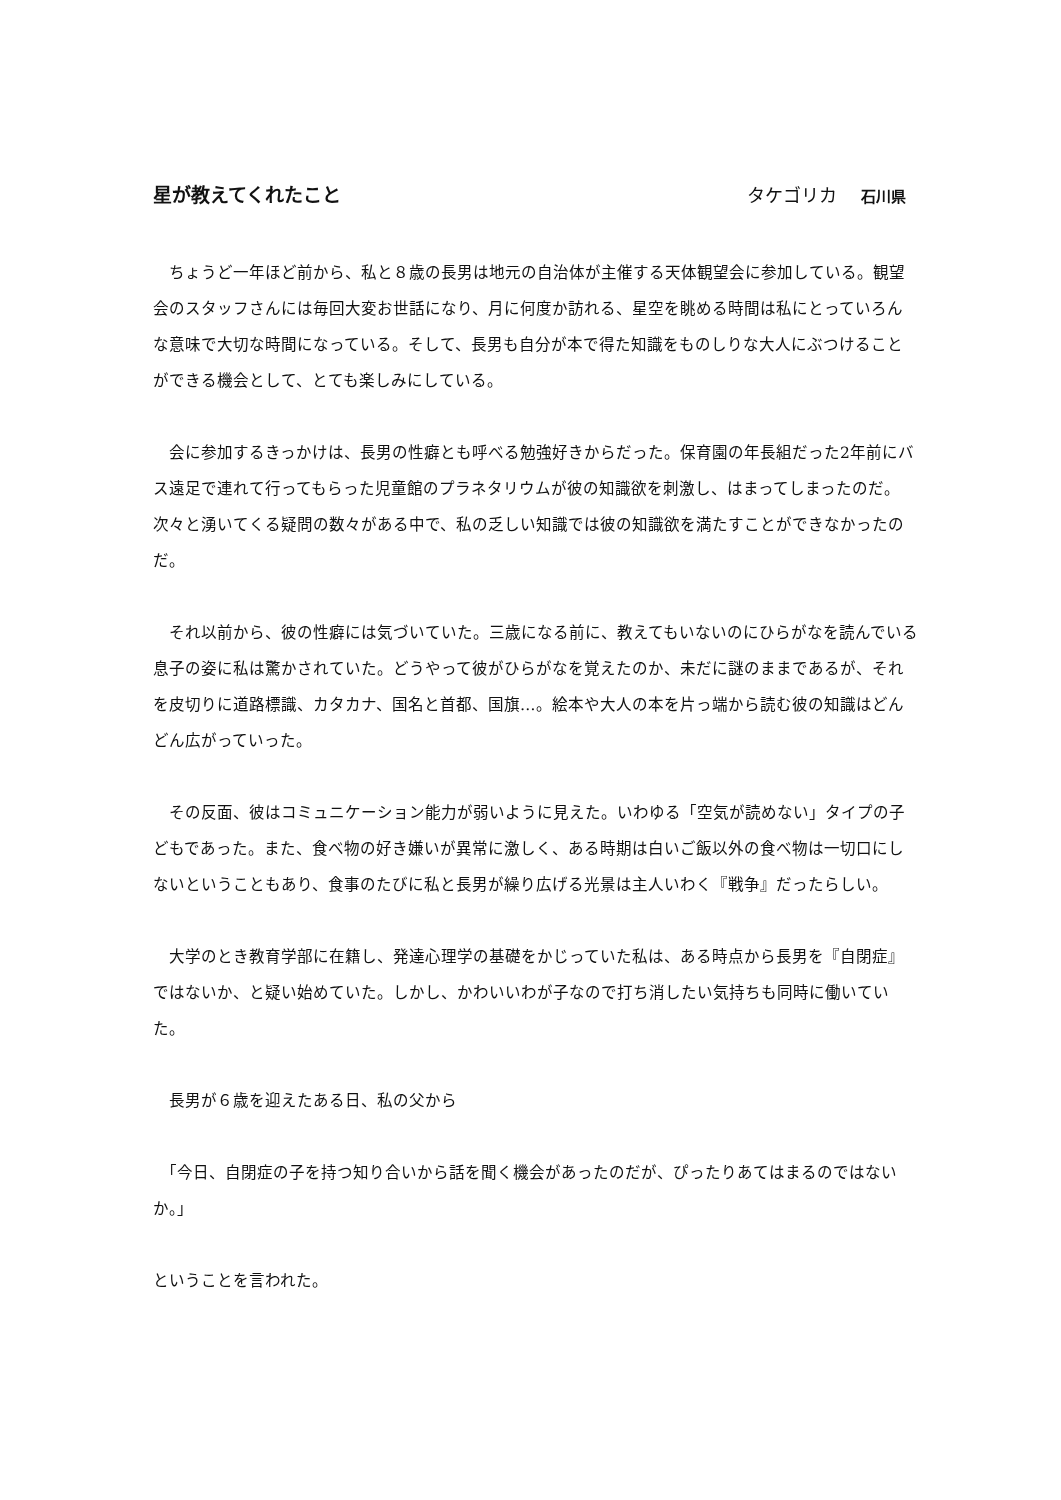星が教えてくれたこと タケゴリカ 石川県
　ちょうど一年ほど前から、私と８歳の長男は地元の自治体が主催する天体観望会に参加している。観望会のスタッフさんには毎回大変お世話になり、月に何度か訪れる、星空を眺める時間は私にとっていろんな意味で大切な時間になっている。そして、長男も自分が本で得た知識をものしりな大人にぶつけることができる機会として、とても楽しみにしている。
　会に参加するきっかけは、長男の性癖とも呼べる勉強好きからだった。保育園の年長組だった2年前にバス遠足で連れて行ってもらった児童館のプラネタリウムが彼の知識欲を刺激し、はまってしまったのだ。次々と湧いてくる疑問の数々がある中で、私の乏しい知識では彼の知識欲を満たすことができなかったのだ。
　それ以前から、彼の性癖には気づいていた。三歳になる前に、教えてもいないのにひらがなを読んでいる息子の姿に私は驚かされていた。どうやって彼がひらがなを覚えたのか、未だに謎のままであるが、それを皮切りに道路標識、カタカナ、国名と首都、国旗…。絵本や大人の本を片っ端から読む彼の知識はどんどん広がっていった。
　その反面、彼はコミュニケーション能力が弱いように見えた。いわゆる「空気が読めない」タイプの子どもであった。また、食べ物の好き嫌いが異常に激しく、ある時期は白いご飯以外の食べ物は一切口にしないということもあり、食事のたびに私と長男が繰り広げる光景は主人いわく『戦争』だったらしい。
　大学のとき教育学部に在籍し、発達心理学の基礎をかじっていた私は、ある時点から長男を『自閉症』ではないか、と疑い始めていた。しかし、かわいいわが子なので打ち消したい気持ちも同時に働いていた。
　長男が６歳を迎えたある日、私の父から
　「今日、自閉症の子を持つ知り合いから話を聞く機会があったのだが、ぴったりあてはまるのではないか。」
ということを言われた。